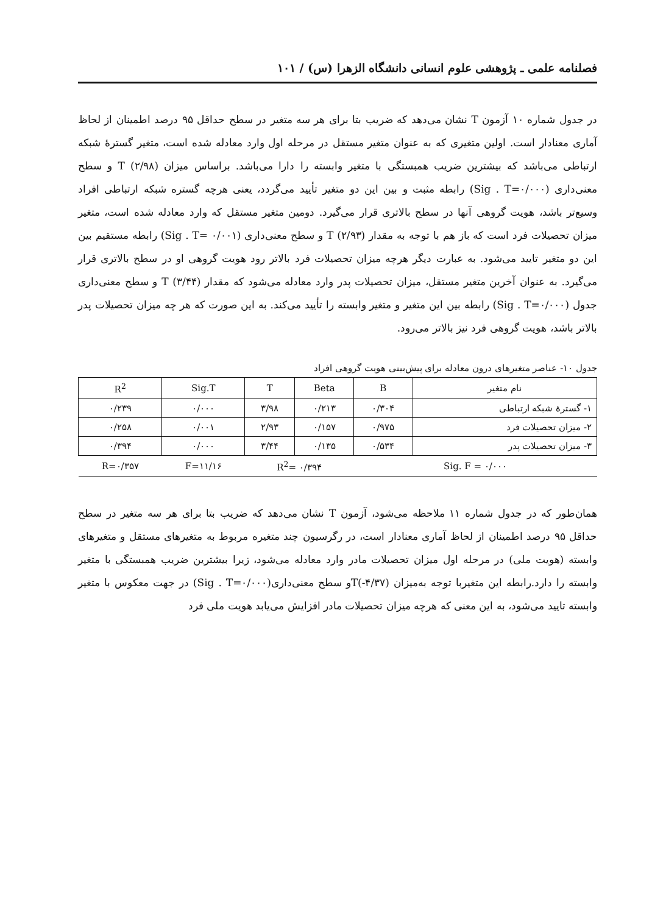فصلنامه علمی ـ پژوهشی علوم انسانی دانشگاه الزهرا (س) / ۱۰۱
در جدول شماره ۱۰ آزمون T نشان می‌دهد که ضریب بتا برای هر سه متغیر در سطح حداقل ۹۵ درصد اطمینان از لحاظ آماری معنادار است. اولین متغیری که به عنوان متغیر مستقل در مرحله اول وارد معادله شده است، متغیر گسترهٔ شبکه ارتباطی می‌باشد که بیشترین ضریب همبستگی با متغیر وابسته را دارا می‌باشد. براساس میزان T (۲/۹۸) و سطح معنی‌داری (Sig . T=۰/۰۰۰) رابطه مثبت و بین این دو متغیر تأیید می‌گردد، یعنی هرچه گستره شبکه ارتباطی افراد وسیع‌تر باشد، هویت گروهی آنها در سطح بالاتری قرار می‌گیرد. دومین متغیر مستقل که وارد معادله شده است، متغیر میزان تحصیلات فرد است که باز هم با توجه به مقدار T (۲/۹۳) و سطح معنی‌داری (۰/۰۰۱ =Sig . T) رابطه مستقیم بین این دو متغیر تایید می‌شود. به عبارت دیگر هرچه میزان تحصیلات فرد بالاتر رود هویت گروهی او در سطح بالاتری قرار می‌گیرد. به عنوان آخرین متغیر مستقل، میزان تحصیلات پدر وارد معادله می‌شود که مقدار T (۳/۴۴) و سطح معنی‌داری جدول (Sig . T=۰/۰۰۰) رابطه بین این متغیر و متغیر وابسته را تأیید می‌کند. به این صورت که هر چه میزان تحصیلات پدر بالاتر باشد، هویت گروهی فرد نیز بالاتر می‌رود.
جدول ۱۰- عناصر متغیرهای درون معادله برای پیش‌بینی هویت گروهی افراد
| نام متغیر | B | Beta | T | Sig.T | R<sup>2</sup> |
| --- | --- | --- | --- | --- | --- |
| ۱- گسترهٔ شبکه ارتباطی | ۰/۳۰۴ | ۰/۲۱۳ | ۳/۹۸ | ۰/۰۰۰ | ۰/۲۳۹ |
| ۲- میزان تحصیلات فرد | ۰/۹۷۵ | ۰/۱۵۷ | ۲/۹۳ | ۰/۰۰۱ | ۰/۲۵۸ |
| ۳- میزان تحصیلات پدر | ۰/۵۳۴ | ۰/۱۳۵ | ۳/۴۴ | ۰/۰۰۰ | ۰/۳۹۴ |
| Sig. F = ۰/۰۰۰ | | R<sup>2</sup>= ۰/۳۹۴ | | F=۱۱/۱۶ | R=۰/۳۵۷ |
همان‌طور که در جدول شماره ۱۱ ملاحظه می‌شود، آزمون T نشان می‌دهد که ضریب بتا برای هر سه متغیر در سطح حداقل ۹۵ درصد اطمینان از لحاظ آماری معنادار است، در رگرسیون چند متغیره مربوط به متغیرهای مستقل و متغیرهای وابسته (هویت ملی) در مرحله اول میزان تحصیلات مادر وارد معادله می‌شود، زیرا بیشترین ضریب همبستگی با متغیر وابسته را دارد.رابطه این متغیربا توجه به‌میزان T(‎-۴/۳۷)و سطح معنی‌داری(Sig . T=۰/۰۰۰) در جهت معکوس با متغیر وابسته تایید می‌شود، به این معنی که هرچه میزان تحصیلات مادر افزایش می‌یابد هویت ملی فرد